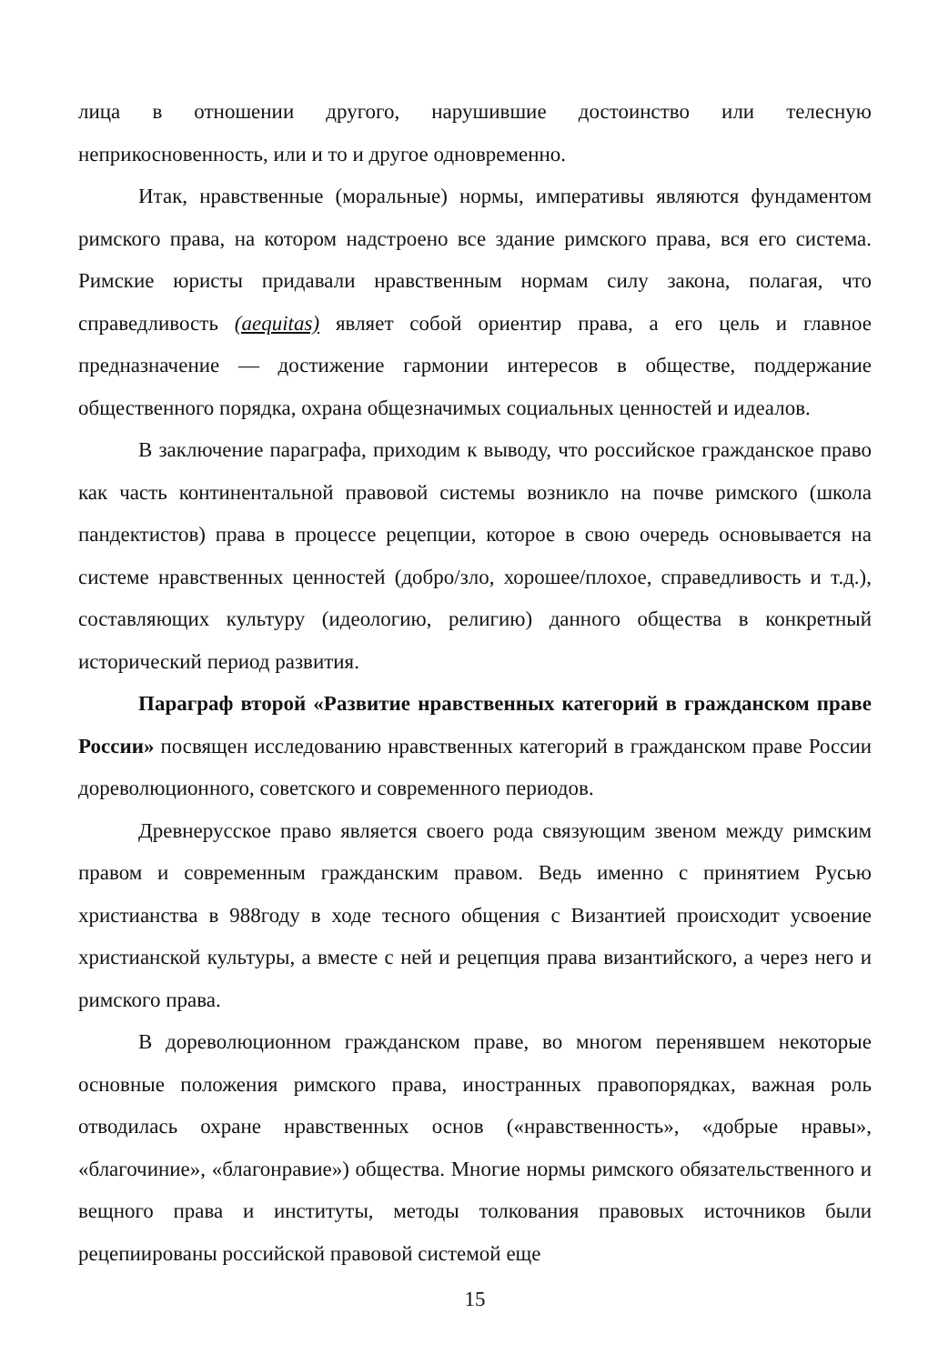лица в отношении другого, нарушившие достоинство или телесную неприкосновенность, или и то и другое одновременно.
Итак, нравственные (моральные) нормы, императивы являются фундаментом римского права, на котором надстроено все здание римского права, вся его система. Римские юристы придавали нравственным нормам силу закона, полагая, что справедливость (aequitas) являет собой ориентир права, а его цель и главное предназначение — достижение гармонии интересов в обществе, поддержание общественного порядка, охрана общезначимых социальных ценностей и идеалов.
В заключение параграфа, приходим к выводу, что российское гражданское право как часть континентальной правовой системы возникло на почве римского (школа пандектистов) права в процессе рецепции, которое в свою очередь основывается на системе нравственных ценностей (добро/зло, хорошее/плохое, справедливость и т.д.), составляющих культуру (идеологию, религию) данного общества в конкретный исторический период развития.
Параграф второй «Развитие нравственных категорий в гражданском праве России» посвящен исследованию нравственных категорий в гражданском праве России дореволюционного, советского и современного периодов.
Древнерусское право является своего рода связующим звеном между римским правом и современным гражданским правом. Ведь именно с принятием Русью христианства в 988году в ходе тесного общения с Византией происходит усвоение христианской культуры, а вместе с ней и рецепция права византийского, а через него и римского права.
В дореволюционном гражданском праве, во многом перенявшем некоторые основные положения римского права, иностранных правопорядках, важная роль отводилась охране нравственных основ («нравственность», «добрые нравы», «благочиние», «благонравие») общества. Многие нормы римского обязательственного и вещного права и институты, методы толкования правовых источников были рецепиированы российской правовой системой еще
15